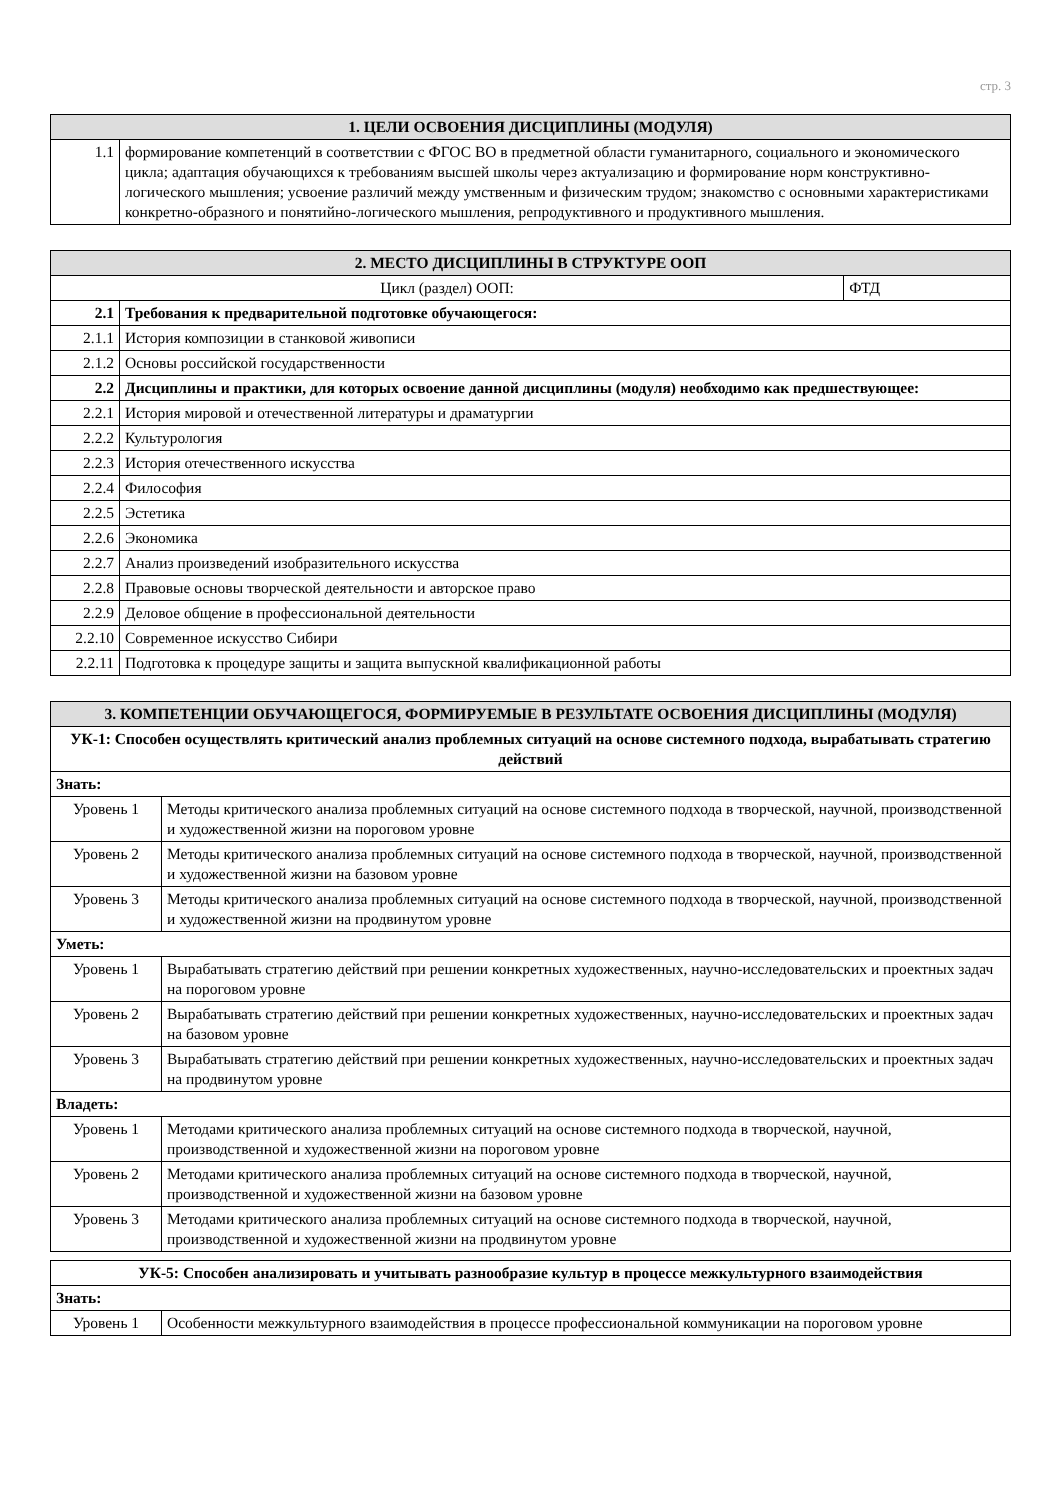стр. 3
| 1. ЦЕЛИ ОСВОЕНИЯ ДИСЦИПЛИНЫ (МОДУЛЯ) | |
| --- | --- |
| 1.1 | формирование компетенций в соответствии с ФГОС ВО в предметной области гуманитарного, социального и экономического цикла; адаптация обучающихся к требованиям высшей школы через актуализацию и формирование норм конструктивно-логического мышления; усвоение различий между умственным и физическим трудом; знакомство с основными характеристиками конкретно-образного и понятийно-логического мышления, репродуктивного и продуктивного мышления. |
| 2. МЕСТО ДИСЦИПЛИНЫ В СТРУКТУРЕ ООП | | |
| --- | --- | --- |
| Цикл (раздел) ООП: | | ФТД |
| 2.1 | Требования к предварительной подготовке обучающегося: | |
| 2.1.1 | История композиции в станковой живописи | |
| 2.1.2 | Основы российской государственности | |
| 2.2 | Дисциплины и практики, для которых освоение данной дисциплины (модуля) необходимо как предшествующее: | |
| 2.2.1 | История мировой и отечественной литературы и драматургии | |
| 2.2.2 | Культурология | |
| 2.2.3 | История отечественного искусства | |
| 2.2.4 | Философия | |
| 2.2.5 | Эстетика | |
| 2.2.6 | Экономика | |
| 2.2.7 | Анализ произведений изобразительного искусства | |
| 2.2.8 | Правовые основы творческой деятельности и авторское право | |
| 2.2.9 | Деловое общение в профессиональной деятельности | |
| 2.2.10 | Современное искусство Сибири | |
| 2.2.11 | Подготовка к процедуре защиты и защита выпускной квалификационной работы | |
| 3. КОМПЕТЕНЦИИ ОБУЧАЮЩЕГОСЯ, ФОРМИРУЕМЫЕ В РЕЗУЛЬТАТЕ ОСВОЕНИЯ ДИСЦИПЛИНЫ (МОДУЛЯ) | |
| --- | --- |
| УК-1: Способен осуществлять критический анализ проблемных ситуаций на основе системного подхода, вырабатывать стратегию действий | |
| Знать: | |
| Уровень 1 | Методы критического анализа проблемных ситуаций на основе системного подхода в творческой, научной, производственной и художественной жизни на пороговом уровне |
| Уровень 2 | Методы критического анализа проблемных ситуаций на основе системного подхода в творческой, научной, производственной и художественной жизни на базовом уровне |
| Уровень 3 | Методы критического анализа проблемных ситуаций на основе системного подхода в творческой, научной, производственной и художественной жизни на продвинутом уровне |
| Уметь: | |
| Уровень 1 | Вырабатывать стратегию действий при решении конкретных художественных, научно-исследовательских и проектных задач на пороговом уровне |
| Уровень 2 | Вырабатывать стратегию действий при решении конкретных художественных, научно-исследовательских и проектных задач на базовом уровне |
| Уровень 3 | Вырабатывать стратегию действий при решении конкретных художественных, научно-исследовательских и проектных задач на продвинутом уровне |
| Владеть: | |
| Уровень 1 | Методами критического анализа проблемных ситуаций на основе системного подхода в творческой, научной, производственной и художественной жизни на пороговом уровне |
| Уровень 2 | Методами критического анализа проблемных ситуаций на основе системного подхода в творческой, научной, производственной и художественной жизни на базовом уровне |
| Уровень 3 | Методами критического анализа проблемных ситуаций на основе системного подхода в творческой, научной, производственной и художественной жизни на продвинутом уровне |
| УК-5: Способен анализировать и учитывать разнообразие культур в процессе межкультурного взаимодействия | |
| Знать: | |
| Уровень 1 | Особенности межкультурного взаимодействия в процессе профессиональной коммуникации на пороговом уровне |